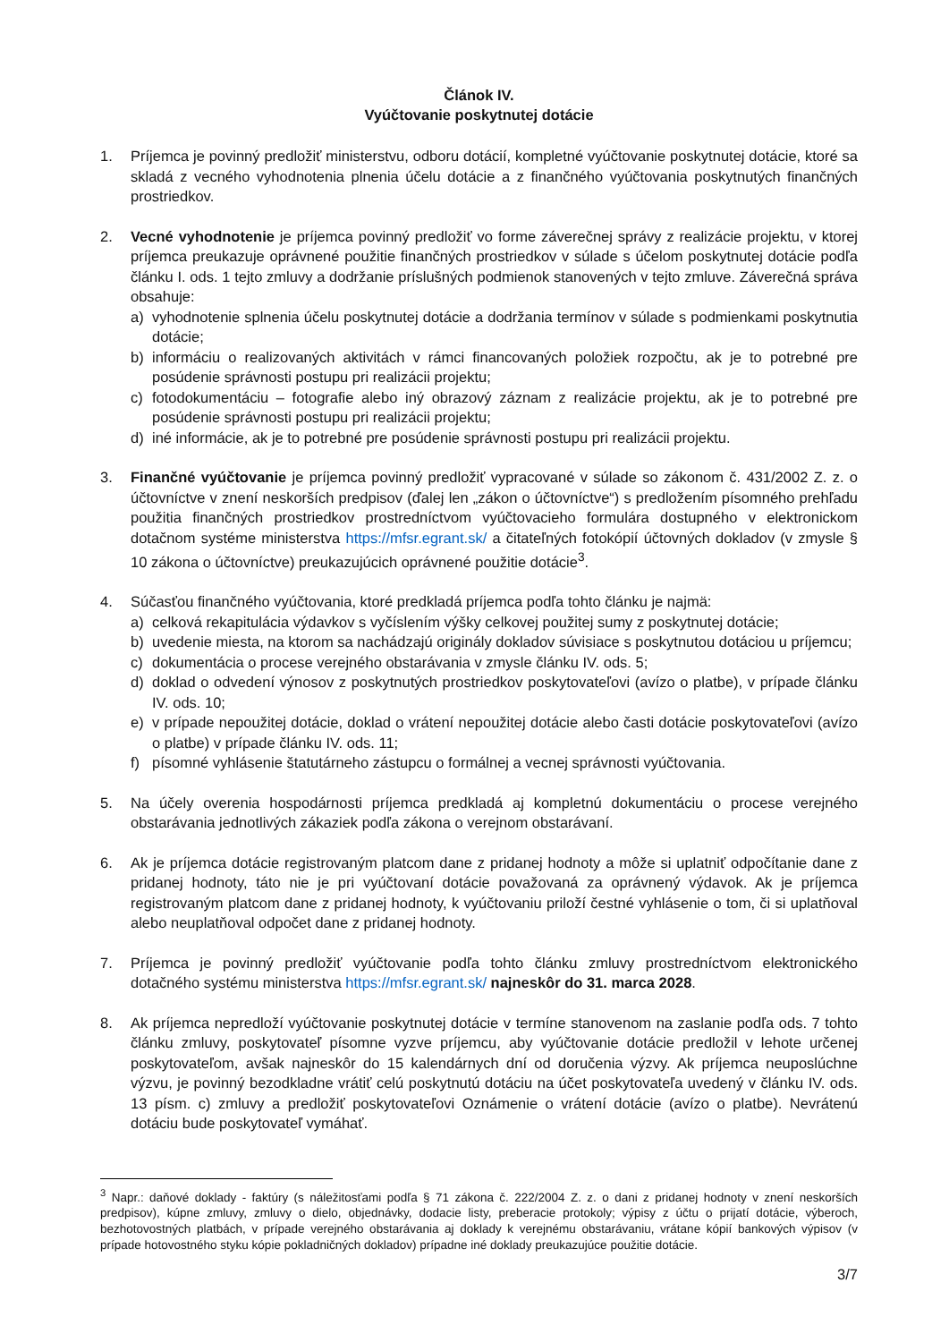Článok IV.
Vyúčtovanie poskytnutej dotácie
1. Príjemca je povinný predložiť ministerstvu, odboru dotácií, kompletné vyúčtovanie poskytnutej dotácie, ktoré sa skladá z vecného vyhodnotenia plnenia účelu dotácie a z finančného vyúčtovania poskytnutých finančných prostriedkov.
2. Vecné vyhodnotenie je príjemca povinný predložiť vo forme záverečnej správy z realizácie projektu, v ktorej príjemca preukazuje oprávnené použitie finančných prostriedkov v súlade s účelom poskytnutej dotácie podľa článku I. ods. 1 tejto zmluvy a dodržanie príslušných podmienok stanovených v tejto zmluve. Záverečná správa obsahuje:
a) vyhodnotenie splnenia účelu poskytnutej dotácie a dodržania termínov v súlade s podmienkami poskytnutia dotácie;
b) informáciu o realizovaných aktivitách v rámci financovaných položiek rozpočtu, ak je to potrebné pre posúdenie správnosti postupu pri realizácii projektu;
c) fotodokumentáciu – fotografie alebo iný obrazový záznam z realizácie projektu, ak je to potrebné pre posúdenie správnosti postupu pri realizácii projektu;
d) iné informácie, ak je to potrebné pre posúdenie správnosti postupu pri realizácii projektu.
3. Finančné vyúčtovanie je príjemca povinný predložiť vypracované v súlade so zákonom č. 431/2002 Z. z. o účtovníctve v znení neskorších predpisov (ďalej len „zákon o účtovníctve“) s predložením písomného prehľadu použitia finančných prostriedkov prostredníctvom vyúčtovacieho formulára dostupného v elektronickom dotačnom systéme ministerstva https://mfsr.egrant.sk/ a čitateľných fotokópií účtovných dokladov (v zmysle § 10 zákona o účtovníctve) preukazujúcich oprávnené použitie dotácie<sup>3</sup>.
4. Súčasťou finančného vyúčtovania, ktoré predkladá príjemca podľa tohto článku je najmä:
a) celková rekapitulácia výdavkov s vyčíslením výšky celkovej použitej sumy z poskytnutej dotácie;
b) uvedenie miesta, na ktorom sa nachádzajú originály dokladov súvisiace s poskytnutou dotáciou u príjemcu;
c) dokumentácia o procese verejného obstarávania v zmysle článku IV. ods. 5;
d) doklad o odvedení výnosov z poskytnutých prostriedkov poskytovateľovi (avízo o platbe), v prípade článku IV. ods. 10;
e) v prípade nepoužitej dotácie, doklad o vrátení nepoužitej dotácie alebo časti dotácie poskytovateľovi (avízo o platbe) v prípade článku IV. ods. 11;
f) písomné vyhlásenie štatutárneho zástupcu o formálnej a vecnej správnosti vyúčtovania.
5. Na účely overenia hospodárnosti príjemca predkladá aj kompletnú dokumentáciu o procese verejného obstarávania jednotlivých zákaziek podľa zákona o verejnom obstarávaní.
6. Ak je príjemca dotácie registrovaným platcom dane z pridanej hodnoty a môže si uplatniť odpočítanie dane z pridanej hodnoty, táto nie je pri vyúčtovaní dotácie považovaná za oprávnený výdavok. Ak je príjemca registrovaným platcom dane z pridanej hodnoty, k vyúčtovaniu priloží čestné vyhlásenie o tom, či si uplatňoval alebo neuplatňoval odpočet dane z pridanej hodnoty.
7. Príjemca je povinný predložiť vyúčtovanie podľa tohto článku zmluvy prostredníctvom elektronického dotačného systému ministerstva https://mfsr.egrant.sk/ najneskôr do 31. marca 2028.
8. Ak príjemca nepredloží vyúčtovanie poskytnutej dotácie v termíne stanovenom na zaslanie podľa ods. 7 tohto článku zmluvy, poskytovateľ písomne vyzve príjemcu, aby vyúčtovanie dotácie predložil v lehote určenej poskytovateľom, avšak najneskôr do 15 kalendárnych dní od doručenia výzvy. Ak príjemca neuposlúchne výzvu, je povinný bezodkladne vrátiť celú poskytnutú dotáciu na účet poskytovateľa uvedený v článku IV. ods. 13 písm. c) zmluvy a predložiť poskytovateľovi Oznámenie o vrátení dotácie (avízo o platbe). Nevrátenú dotáciu bude poskytovateľ vymáhať.
<sup>3</sup> Napr.: daňové doklady - faktúry (s náležitosťami podľa § 71 zákona č. 222/2004 Z. z. o dani z pridanej hodnoty v znení neskorších predpisov), kúpne zmluvy, zmluvy o dielo, objednávky, dodacie listy, preberacie protokoly; výpisy z účtu o prijatí dotácie, výberoch, bezhotovostných platbách, v prípade verejného obstarávania aj doklady k verejnému obstarávaniu, vrátane kópií bankových výpisov (v prípade hotovostného styku kópie pokladničných dokladov) prípadne iné doklady preukazujúce použitie dotácie.
3/7